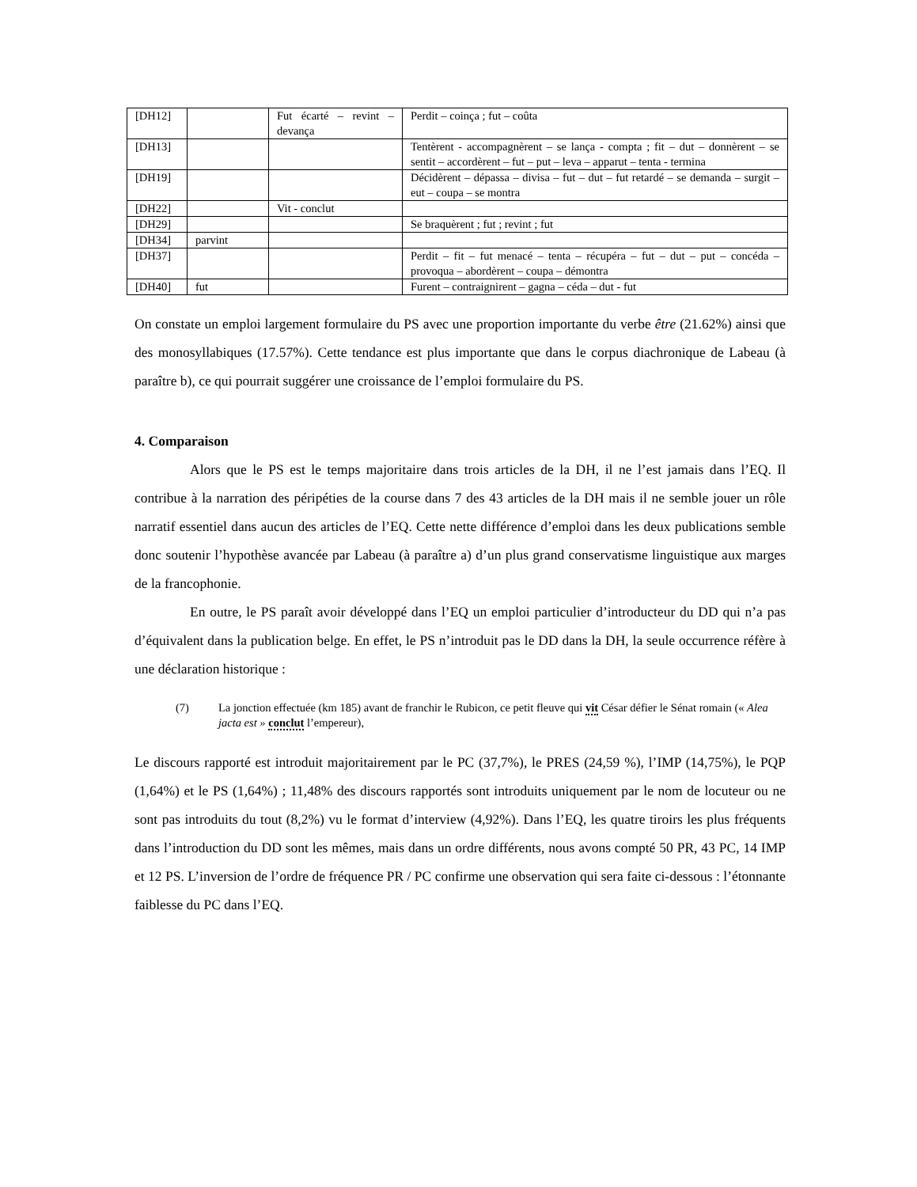| [DH12] | | Fut écarté – revint – devança | Perdit – coinça ; fut – coûta |
| [DH13] | | | Tentèrent - accompagnèrent – se lança - compta ; fit – dut – donnèrent – se sentit – accordèrent – fut – put – leva – apparut – tenta - termina |
| [DH19] | | | Décidèrent – dépassa – divisa – fut – dut – fut retardé – se demanda – surgit – eut – coupa – se montra |
| [DH22] | | Vit - conclut | |
| [DH29] | | | Se braquèrent ; fut ; revint ; fut |
| [DH34] | parvint | | |
| [DH37] | | | Perdit – fit – fut menacé – tenta – récupéra – fut – dut – put – concéda – provoqua – abordèrent – coupa – démontra |
| [DH40] | fut | | Furent – contraignirent – gagna – céda – dut - fut |
On constate un emploi largement formulaire du PS avec une proportion importante du verbe être (21.62%) ainsi que des monosyllabiques (17.57%). Cette tendance est plus importante que dans le corpus diachronique de Labeau (à paraître b), ce qui pourrait suggérer une croissance de l’emploi formulaire du PS.
4. Comparaison
Alors que le PS est le temps majoritaire dans trois articles de la DH, il ne l’est jamais dans l’EQ. Il contribue à la narration des péripéties de la course dans 7 des 43 articles de la DH mais il ne semble jouer un rôle narratif essentiel dans aucun des articles de l’EQ. Cette nette différence d’emploi dans les deux publications semble donc soutenir l’hypothèse avancée par Labeau (à paraître a) d’un plus grand conservatisme linguistique aux marges de la francophonie.
En outre, le PS paraît avoir développé dans l’EQ un emploi particulier d’introducteur du DD qui n’a pas d’équivalent dans la publication belge. En effet, le PS n’introduit pas le DD dans la DH, la seule occurrence réfère à une déclaration historique :
(7) La jonction effectuée (km 185) avant de franchir le Rubicon, ce petit fleuve qui vit César défier le Sénat romain (« Alea jacta est » conclut l’empereur),
Le discours rapporté est introduit majoritairement par le PC (37,7%), le PRES (24,59 %), l’IMP (14,75%), le PQP (1,64%) et le PS (1,64%) ; 11,48% des discours rapportés sont introduits uniquement par le nom de locuteur ou ne sont pas introduits du tout (8,2%) vu le format d’interview (4,92%). Dans l’EQ, les quatre tiroirs les plus fréquents dans l’introduction du DD sont les mêmes, mais dans un ordre différents, nous avons compté 50 PR, 43 PC, 14 IMP et 12 PS. L’inversion de l’ordre de fréquence PR / PC confirme une observation qui sera faite ci-dessous : l’étonnante faiblesse du PC dans l’EQ.